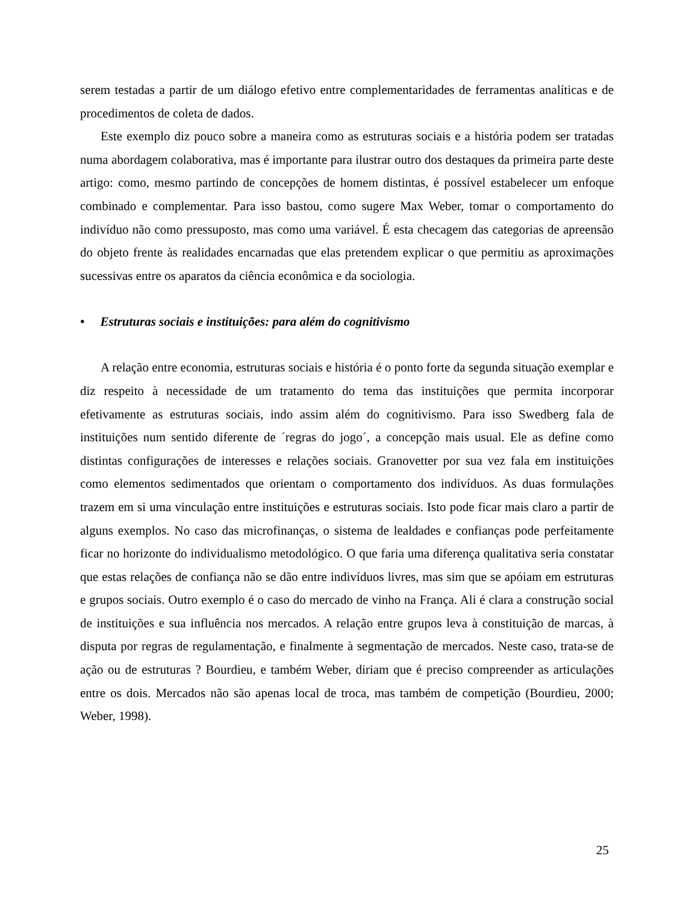serem testadas a partir de um diálogo efetivo entre complementaridades de ferramentas analíticas e de procedimentos de coleta de dados.
Este exemplo diz pouco sobre a maneira como as estruturas sociais e a história podem ser tratadas numa abordagem colaborativa, mas é importante para ilustrar outro dos destaques da primeira parte deste artigo: como, mesmo partindo de concepções de homem distintas, é possível estabelecer um enfoque combinado e complementar. Para isso bastou, como sugere Max Weber, tomar o comportamento do indivíduo não como pressuposto, mas como uma variável. É esta checagem das categorias de apreensão do objeto frente às realidades encarnadas que elas pretendem explicar o que permitiu as aproximações sucessivas entre os aparatos da ciência econômica e da sociologia.
• Estruturas sociais e instituições: para além do cognitivismo
A relação entre economia, estruturas sociais e história é o ponto forte da segunda situação exemplar e diz respeito à necessidade de um tratamento do tema das instituições que permita incorporar efetivamente as estruturas sociais, indo assim além do cognitivismo. Para isso Swedberg fala de instituições num sentido diferente de ´regras do jogo´, a concepção mais usual. Ele as define como distintas configurações de interesses e relações sociais. Granovetter por sua vez fala em instituições como elementos sedimentados que orientam o comportamento dos indivíduos. As duas formulações trazem em si uma vinculação entre instituições e estruturas sociais. Isto pode ficar mais claro a partir de alguns exemplos. No caso das microfinanças, o sistema de lealdades e confianças pode perfeitamente ficar no horizonte do individualismo metodológico. O que faria uma diferença qualitativa seria constatar que estas relações de confiança não se dão entre indivíduos livres, mas sim que se apóiam em estruturas e grupos sociais. Outro exemplo é o caso do mercado de vinho na França. Ali é clara a construção social de instituições e sua influência nos mercados. A relação entre grupos leva à constituição de marcas, à disputa por regras de regulamentação, e finalmente à segmentação de mercados. Neste caso, trata-se de ação ou de estruturas ? Bourdieu, e também Weber, diriam que é preciso compreender as articulações entre os dois. Mercados não são apenas local de troca, mas também de competição (Bourdieu, 2000; Weber, 1998).
25